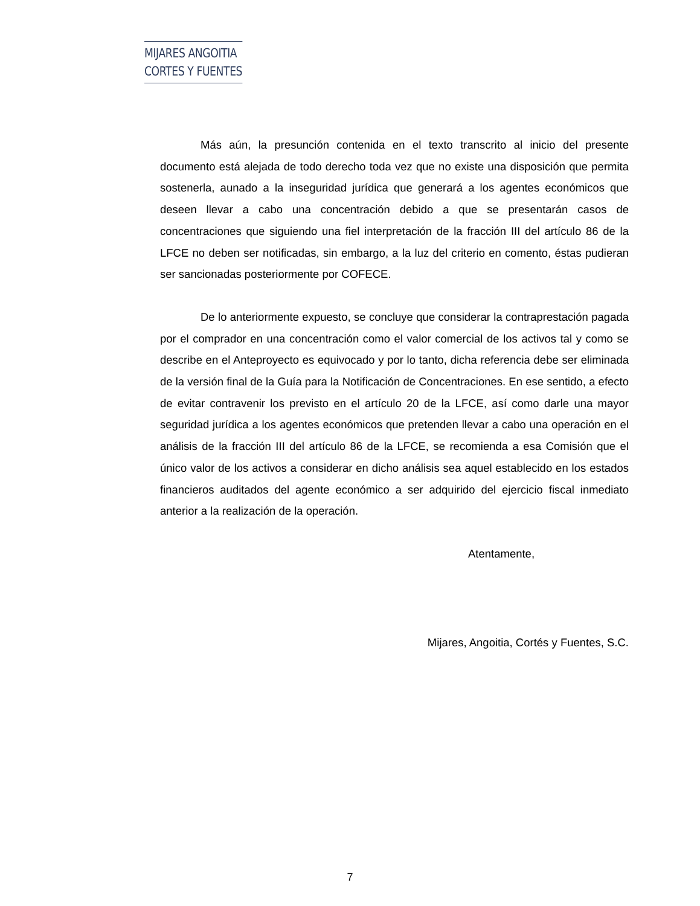MIJARES ANGOITIA
CORTES Y FUENTES
Más aún, la presunción contenida en el texto transcrito al inicio del presente documento está alejada de todo derecho toda vez que no existe una disposición que permita sostenerla, aunado a la inseguridad jurídica que generará a los agentes económicos que deseen llevar a cabo una concentración debido a que se presentarán casos de concentraciones que siguiendo una fiel interpretación de la fracción III del artículo 86 de la LFCE no deben ser notificadas, sin embargo, a la luz del criterio en comento, éstas pudieran ser sancionadas posteriormente por COFECE.
De lo anteriormente expuesto, se concluye que considerar la contraprestación pagada por el comprador en una concentración como el valor comercial de los activos tal y como se describe en el Anteproyecto es equivocado y por lo tanto, dicha referencia debe ser eliminada de la versión final de la Guía para la Notificación de Concentraciones. En ese sentido, a efecto de evitar contravenir los previsto en el artículo 20 de la LFCE, así como darle una mayor seguridad jurídica a los agentes económicos que pretenden llevar a cabo una operación en el análisis de la fracción III del artículo 86 de la LFCE, se recomienda a esa Comisión que el único valor de los activos a considerar en dicho análisis sea aquel establecido en los estados financieros auditados del agente económico a ser adquirido del ejercicio fiscal inmediato anterior a la realización de la operación.
Atentamente,
Mijares, Angoitia, Cortés y Fuentes, S.C.
7